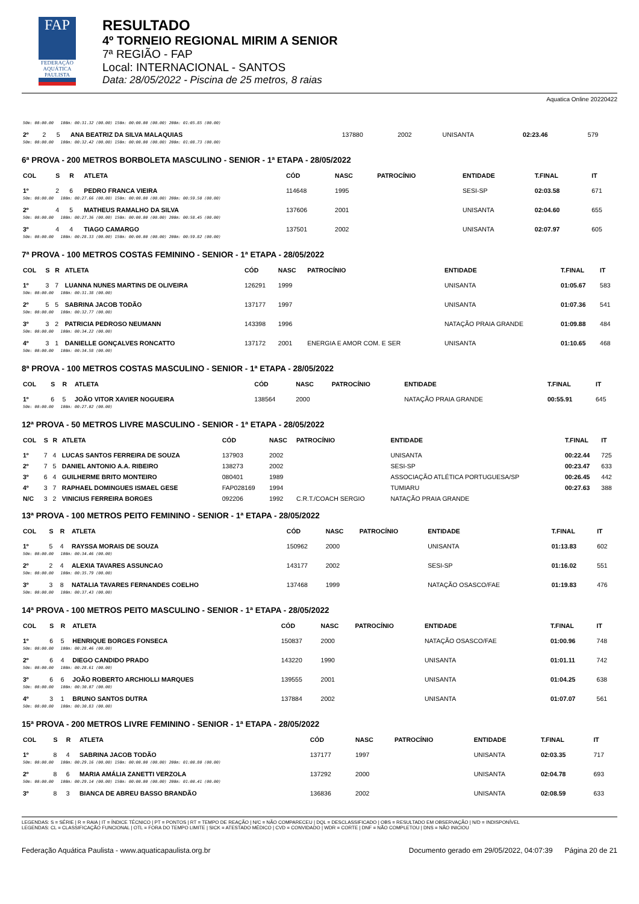FAP
FEDERAÇÃO AQUÁTICA PAULISTA
RESULTADO
4º TORNEIO REGIONAL MIRIM A SENIOR
7ª REGIÃO - FAP
Local: INTERNACIONAL - SANTOS
Data: 28/05/2022 - Piscina de 25 metros, 8 raias
Aquatica Online 20220422
| 50m: 00:00.00 100m: 00:31.32 (00.00) 150m: 00:00.00 (00.00) 200m: 01:05.85 (00.00) | | | | | | | | | |
| 2º | 2 | 5 | ANA BEATRIZ DA SILVA MALAQUIAS | 137880 | 2002 | | UNISANTA | 02:23.46 | 579 |
| 50m: 00:00.00 100m: 00:32.42 (00.00) 150m: 00:00.00 (00.00) 200m: 01:08.73 (00.00) | | | | | | | | | |
6ª PROVA - 200 METROS BORBOLETA MASCULINO - SENIOR - 1ª ETAPA - 28/05/2022
| COL | S | R | ATLETA | CÓD | NASC | PATROCÍNIO | ENTIDADE | T.FINAL | IT |
| --- | --- | --- | --- | --- | --- | --- | --- | --- | --- |
| 1º | 2 | 6 | PEDRO FRANCA VIEIRA | 114648 | 1995 | | SESI-SP | 02:03.58 | 671 |
| 50m: 00:00.00 100m: 00:27.66 (00.00) 150m: 00:00.00 (00.00) 200m: 00:59.50 (00.00) | | | | | | | | | |
| 2º | 4 | 5 | MATHEUS RAMALHO DA SILVA | 137606 | 2001 | | UNISANTA | 02:04.60 | 655 |
| 50m: 00:00.00 100m: 00:27.36 (00.00) 150m: 00:00.00 (00.00) 200m: 00:58.45 (00.00) | | | | | | | | | |
| 3º | 4 | 4 | TIAGO CAMARGO | 137501 | 2002 | | UNISANTA | 02:07.97 | 605 |
| 50m: 00:00.00 100m: 00:28.33 (00.00) 150m: 00:00.00 (00.00) 200m: 00:59.82 (00.00) | | | | | | | | | |
7ª PROVA - 100 METROS COSTAS FEMININO - SENIOR - 1ª ETAPA - 28/05/2022
| COL | S | R | ATLETA | CÓD | NASC | PATROCÍNIO | ENTIDADE | T.FINAL | IT |
| --- | --- | --- | --- | --- | --- | --- | --- | --- | --- |
| 1º | 3 | 7 | LUANNA NUNES MARTINS DE OLIVEIRA | 126291 | 1999 | | UNISANTA | 01:05.67 | 583 |
| 50m: 00:00.00 100m: 00:31.38 (00.00) | | | | | | | | | |
| 2º | 5 | 5 | SABRINA JACOB TODÃO | 137177 | 1997 | | UNISANTA | 01:07.36 | 541 |
| 50m: 00:00.00 100m: 00:32.77 (00.00) | | | | | | | | | |
| 3º | 3 | 2 | PATRICIA PEDROSO NEUMANN | 143398 | 1996 | | NATAÇÃO PRAIA GRANDE | 01:09.88 | 484 |
| 50m: 00:00.00 100m: 00:34.22 (00.00) | | | | | | | | | |
| 4º | 3 | 1 | DANIELLE GONÇALVES RONCATTO | 137172 | 2001 | ENERGIA E AMOR COM. E SER | UNISANTA | 01:10.65 | 468 |
| 50m: 00:00.00 100m: 00:34.58 (00.00) | | | | | | | | | |
8ª PROVA - 100 METROS COSTAS MASCULINO - SENIOR - 1ª ETAPA - 28/05/2022
| COL | S | R | ATLETA | CÓD | NASC | PATROCÍNIO | ENTIDADE | T.FINAL | IT |
| --- | --- | --- | --- | --- | --- | --- | --- | --- | --- |
| 1º | 6 | 5 | JOÃO VITOR XAVIER NOGUEIRA | 138564 | 2000 | | NATAÇÃO PRAIA GRANDE | 00:55.91 | 645 |
| 50m: 00:00.00 100m: 00:27.02 (00.00) | | | | | | | | | |
12ª PROVA - 50 METROS LIVRE MASCULINO - SENIOR - 1ª ETAPA - 28/05/2022
| COL | S | R | ATLETA | CÓD | NASC | PATROCÍNIO | ENTIDADE | T.FINAL | IT |
| --- | --- | --- | --- | --- | --- | --- | --- | --- | --- |
| 1º | 7 | 4 | LUCAS SANTOS FERREIRA DE SOUZA | 137903 | 2002 | | UNISANTA | 00:22.44 | 725 |
| 2º | 7 | 5 | DANIEL ANTONIO A.A. RIBEIRO | 138273 | 2002 | | SESI-SP | 00:23.47 | 633 |
| 3º | 6 | 4 | GUILHERME BRITO MONTEIRO | 080401 | 1989 | | ASSOCIAÇÃO ATLÉTICA PORTUGUESA/SP | 00:26.45 | 442 |
| 4º | 3 | 7 | RAPHAEL DOMINGUES ISMAEL GESE | FAP028169 | 1994 | | TUMIARU | 00:27.63 | 388 |
| N/C | 3 | 2 | VINICIUS FERREIRA BORGES | 092206 | 1992 | C.R.T./COACH SERGIO | NATAÇÃO PRAIA GRANDE | | |
13ª PROVA - 100 METROS PEITO FEMININO - SENIOR - 1ª ETAPA - 28/05/2022
| COL | S | R | ATLETA | CÓD | NASC | PATROCÍNIO | ENTIDADE | T.FINAL | IT |
| --- | --- | --- | --- | --- | --- | --- | --- | --- | --- |
| 1º | 5 | 4 | RAYSSA MORAIS DE SOUZA | 150962 | 2000 | | UNISANTA | 01:13.83 | 602 |
| 50m: 00:00.00 100m: 00:34.46 (00.00) | | | | | | | | | |
| 2º | 2 | 4 | ALEXIA TAVARES ASSUNCAO | 143177 | 2002 | | SESI-SP | 01:16.02 | 551 |
| 50m: 00:00.00 100m: 00:35.79 (00.00) | | | | | | | | | |
| 3º | 3 | 8 | NATALIA TAVARES FERNANDES COELHO | 137468 | 1999 | | NATAÇÃO OSASCO/FAE | 01:19.83 | 476 |
| 50m: 00:00.00 100m: 00:37.43 (00.00) | | | | | | | | | |
14ª PROVA - 100 METROS PEITO MASCULINO - SENIOR - 1ª ETAPA - 28/05/2022
| COL | S | R | ATLETA | CÓD | NASC | PATROCÍNIO | ENTIDADE | T.FINAL | IT |
| --- | --- | --- | --- | --- | --- | --- | --- | --- | --- |
| 1º | 6 | 5 | HENRIQUE BORGES FONSECA | 150837 | 2000 | | NATAÇÃO OSASCO/FAE | 01:00.96 | 748 |
| 50m: 00:00.00 100m: 00:28.46 (00.00) | | | | | | | | | |
| 2º | 6 | 4 | DIEGO CANDIDO PRADO | 143220 | 1990 | | UNISANTA | 01:01.11 | 742 |
| 50m: 00:00.00 100m: 00:28.61 (00.00) | | | | | | | | | |
| 3º | 6 | 6 | JOÃO ROBERTO ARCHIOLLI MARQUES | 139555 | 2001 | | UNISANTA | 01:04.25 | 638 |
| 50m: 00:00.00 100m: 00:30.07 (00.00) | | | | | | | | | |
| 4º | 3 | 1 | BRUNO SANTOS DUTRA | 137884 | 2002 | | UNISANTA | 01:07.07 | 561 |
| 50m: 00:00.00 100m: 00:30.83 (00.00) | | | | | | | | | |
15ª PROVA - 200 METROS LIVRE FEMININO - SENIOR - 1ª ETAPA - 28/05/2022
| COL | S | R | ATLETA | CÓD | NASC | PATROCÍNIO | ENTIDADE | T.FINAL | IT |
| --- | --- | --- | --- | --- | --- | --- | --- | --- | --- |
| 1º | 8 | 4 | SABRINA JACOB TODÃO | 137177 | 1997 | | UNISANTA | 02:03.35 | 717 |
| 50m: 00:00.00 100m: 00:29.16 (00.00) 150m: 00:00.00 (00.00) 200m: 01:00.80 (00.00) | | | | | | | | | |
| 2º | 8 | 6 | MARIA AMÁLIA ZANETTI VERZOLA | 137292 | 2000 | | UNISANTA | 02:04.78 | 693 |
| 50m: 00:00.00 100m: 00:29.14 (00.00) 150m: 00:00.00 (00.00) 200m: 01:00.41 (00.00) | | | | | | | | | |
| 3º | 8 | 3 | BIANCA DE ABREU BASSO BRANDÃO | 136836 | 2002 | | UNISANTA | 02:08.59 | 633 |
LEGENDAS: S = SÉRIE | R = RAIA | IT = ÍNDICE TÉCNICO | PT = PONTOS | RT = TEMPO DE REAÇÃO | N/C = NÃO COMPARECEU | DQL = DESCLASSIFICADO | OBS = RESULTADO EM OBSERVAÇÃO | N/D = INDISPONÍVEL
LEGENDAS: CL = CLASSIFICAÇÃO FUNCIONAL | OTL = FORA DO TEMPO LIMITE | SICK = ATESTADO MÉDICO | CVD = CONVIDADO | WDR = CORTE | DNF = NÃO COMPLETOU | DNS = NÃO INICIOU
Federação Aquática Paulista - www.aquaticapaulista.org.br Documento gerado em 29/05/2022, 04:07:39 Página 20 de 21